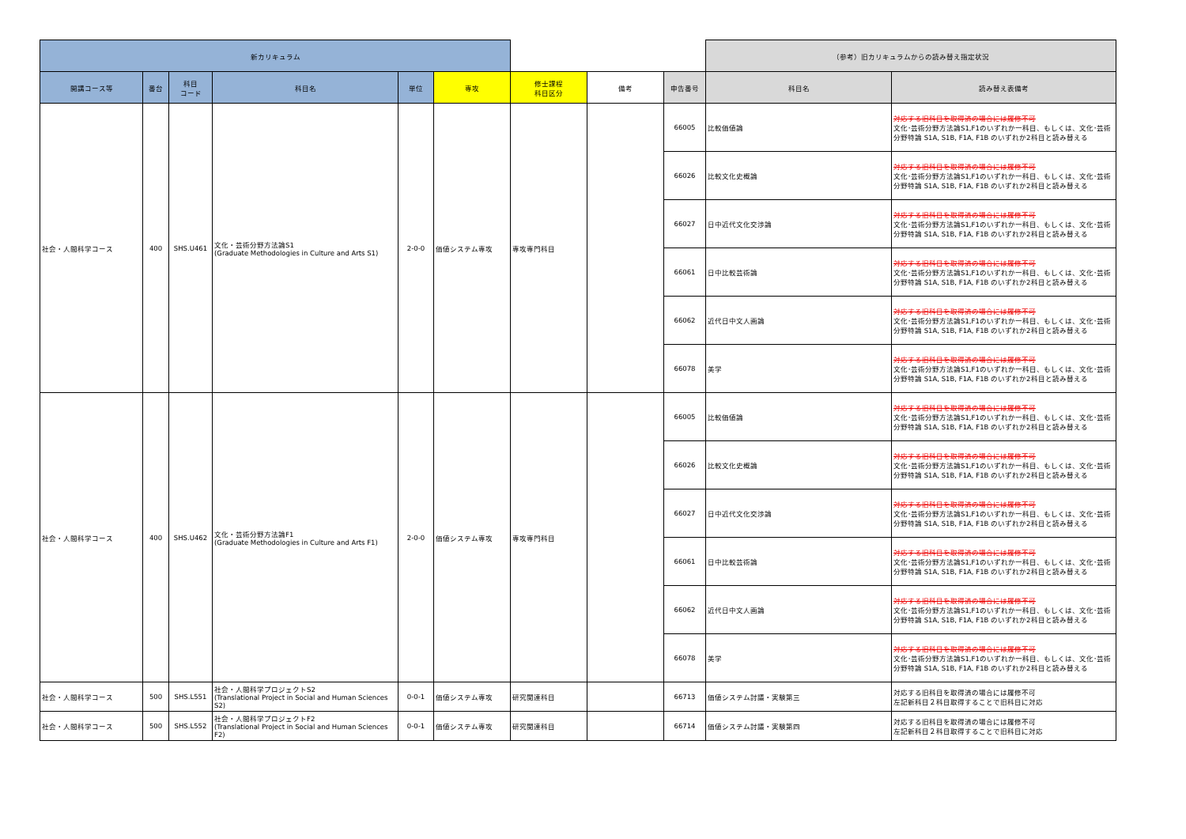| 新カリキュラム | | | | | | | | | （参考）旧カリキュラムからの読み替え指定状況 | |
| --- | --- | --- | --- | --- | --- | --- | --- | --- | --- | --- |
| 開講コース等 | 番台 | 科目 コード | 科目名 | 単位 | 専攻 | 修士課程 科目区分 | 備考 | 申告番号 | 科目名 | 読み替え表備考 |
| 社会・人間科学コース | 400 | SHS.U461 | 文化・芸術分野方法論S1 (Graduate Methodologies in Culture and Arts S1) | 2-0-0 | 価値システム専攻 | 専攻専門科目 | | 66005 | 比較価値論 | 対応する旧科目を取得済の場合には履修不可 文化･芸術分野方法論S1,F1のいずれか一科目、もしくは、文化･芸術分野特論 S1A, S1B, F1A, F1B のいずれか2科目と読み替える |
| | | | | | | | | 66026 | 比較文化史概論 | 対応する旧科目を取得済の場合には履修不可 文化･芸術分野方法論S1,F1のいずれか一科目、もしくは、文化･芸術分野特論 S1A, S1B, F1A, F1B のいずれか2科目と読み替える |
| | | | | | | | | 66027 | 日中近代文化交渉論 | 対応する旧科目を取得済の場合には履修不可 文化･芸術分野方法論S1,F1のいずれか一科目、もしくは、文化･芸術分野特論 S1A, S1B, F1A, F1B のいずれか2科目と読み替える |
| | | | | | | | | 66061 | 日中比較芸術論 | 対応する旧科目を取得済の場合には履修不可 文化･芸術分野方法論S1,F1のいずれか一科目、もしくは、文化･芸術分野特論 S1A, S1B, F1A, F1B のいずれか2科目と読み替える |
| | | | | | | | | 66062 | 近代日中文人画論 | 対応する旧科目を取得済の場合には履修不可 文化･芸術分野方法論S1,F1のいずれか一科目、もしくは、文化･芸術分野特論 S1A, S1B, F1A, F1B のいずれか2科目と読み替える |
| | | | | | | | | 66078 | 美学 | 対応する旧科目を取得済の場合には履修不可 文化･芸術分野方法論S1,F1のいずれか一科目、もしくは、文化･芸術分野特論 S1A, S1B, F1A, F1B のいずれか2科目と読み替える |
| 社会・人間科学コース | 400 | SHS.U462 | 文化・芸術分野方法論F1 (Graduate Methodologies in Culture and Arts F1) | 2-0-0 | 価値システム専攻 | 専攻専門科目 | | 66005 | 比較価値論 | 対応する旧科目を取得済の場合には履修不可 文化･芸術分野方法論S1,F1のいずれか一科目、もしくは、文化･芸術分野特論 S1A, S1B, F1A, F1B のいずれか2科目と読み替える |
| | | | | | | | | 66026 | 比較文化史概論 | 対応する旧科目を取得済の場合には履修不可 文化･芸術分野方法論S1,F1のいずれか一科目、もしくは、文化･芸術分野特論 S1A, S1B, F1A, F1B のいずれか2科目と読み替える |
| | | | | | | | | 66027 | 日中近代文化交渉論 | 対応する旧科目を取得済の場合には履修不可 文化･芸術分野方法論S1,F1のいずれか一科目、もしくは、文化･芸術分野特論 S1A, S1B, F1A, F1B のいずれか2科目と読み替える |
| | | | | | | | | 66061 | 日中比較芸術論 | 対応する旧科目を取得済の場合には履修不可 文化･芸術分野方法論S1,F1のいずれか一科目、もしくは、文化･芸術分野特論 S1A, S1B, F1A, F1B のいずれか2科目と読み替える |
| | | | | | | | | 66062 | 近代日中文人画論 | 対応する旧科目を取得済の場合には履修不可 文化･芸術分野方法論S1,F1のいずれか一科目、もしくは、文化･芸術分野特論 S1A, S1B, F1A, F1B のいずれか2科目と読み替える |
| | | | | | | | | 66078 | 美学 | 対応する旧科目を取得済の場合には履修不可 文化･芸術分野方法論S1,F1のいずれか一科目、もしくは、文化･芸術分野特論 S1A, S1B, F1A, F1B のいずれか2科目と読み替える |
| 社会・人間科学コース | 500 | SHS.L551 | 社会・人間科学プロジェクトS2 (Translational Project in Social and Human Sciences S2) | 0-0-1 | 価値システム専攻 | 研究関連科目 | | 66713 | 価値システム討議・実験第三 | 対応する旧科目を取得済の場合には履修不可 左記新科目２科目取得することで旧科目に対応 |
| 社会・人間科学コース | 500 | SHS.L552 | 社会・人間科学プロジェクトF2 (Translational Project in Social and Human Sciences F2) | 0-0-1 | 価値システム専攻 | 研究関連科目 | | 66714 | 価値システム討議・実験第四 | 対応する旧科目を取得済の場合には履修不可 左記新科目２科目取得することで旧科目に対応 |